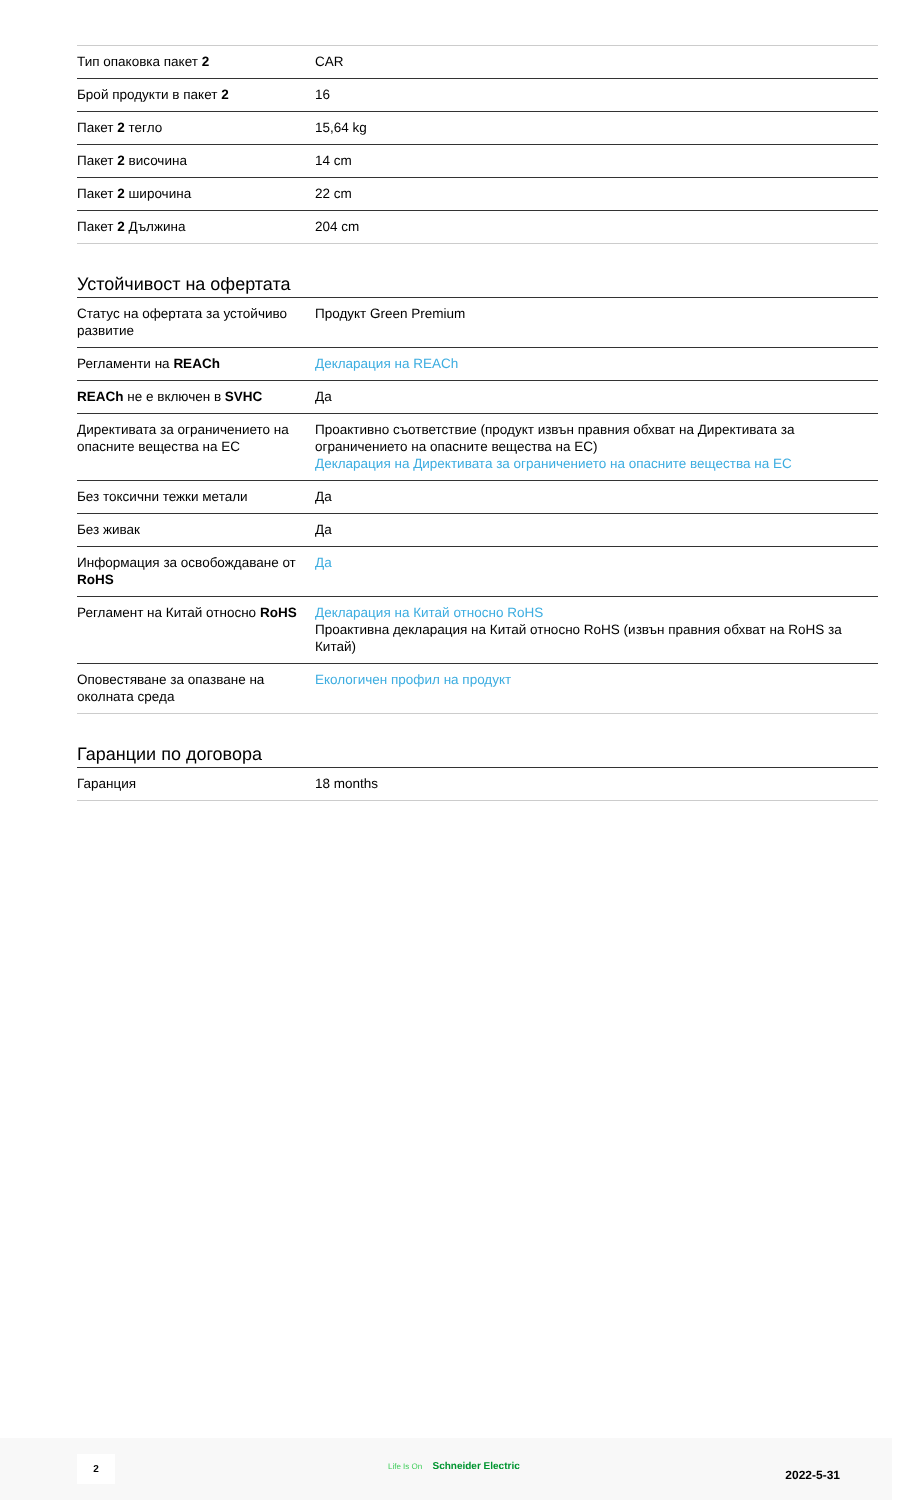| Тип опаковка пакет 2 | CAR |
| Брой продукти в пакет 2 | 16 |
| Пакет 2 тегло | 15,64 kg |
| Пакет 2 височина | 14 cm |
| Пакет 2 широчина | 22 cm |
| Пакет 2 Дължина | 204 cm |
Устойчивост на офертата
| Статус на офертата за устойчиво развитие | Продукт Green Premium |
| Регламенти на REACh | Декларация на REACh |
| REACh не е включен в SVHC | Да |
| Директивата за ограничението на опасните вещества на ЕС | Проактивно съответствие (продукт извън правния обхват на Директивата за ограничението на опасните вещества на ЕС) Декларация на Директивата за ограничението на опасните вещества на ЕС |
| Без токсични тежки метали | Да |
| Без живак | Да |
| Информация за освобождаване от RoHS | Да |
| Регламент на Китай относно RoHS | Декларация на Китай относно RoHS Проактивна декларация на Китай относно RoHS (извън правния обхват на RoHS за Китай) |
| Оповестяване за опазване на околната среда | Екологичен профил на продукт |
Гаранции по договора
| Гаранция | 18 months |
2 Life Is On Schneider Electric
2022-5-31